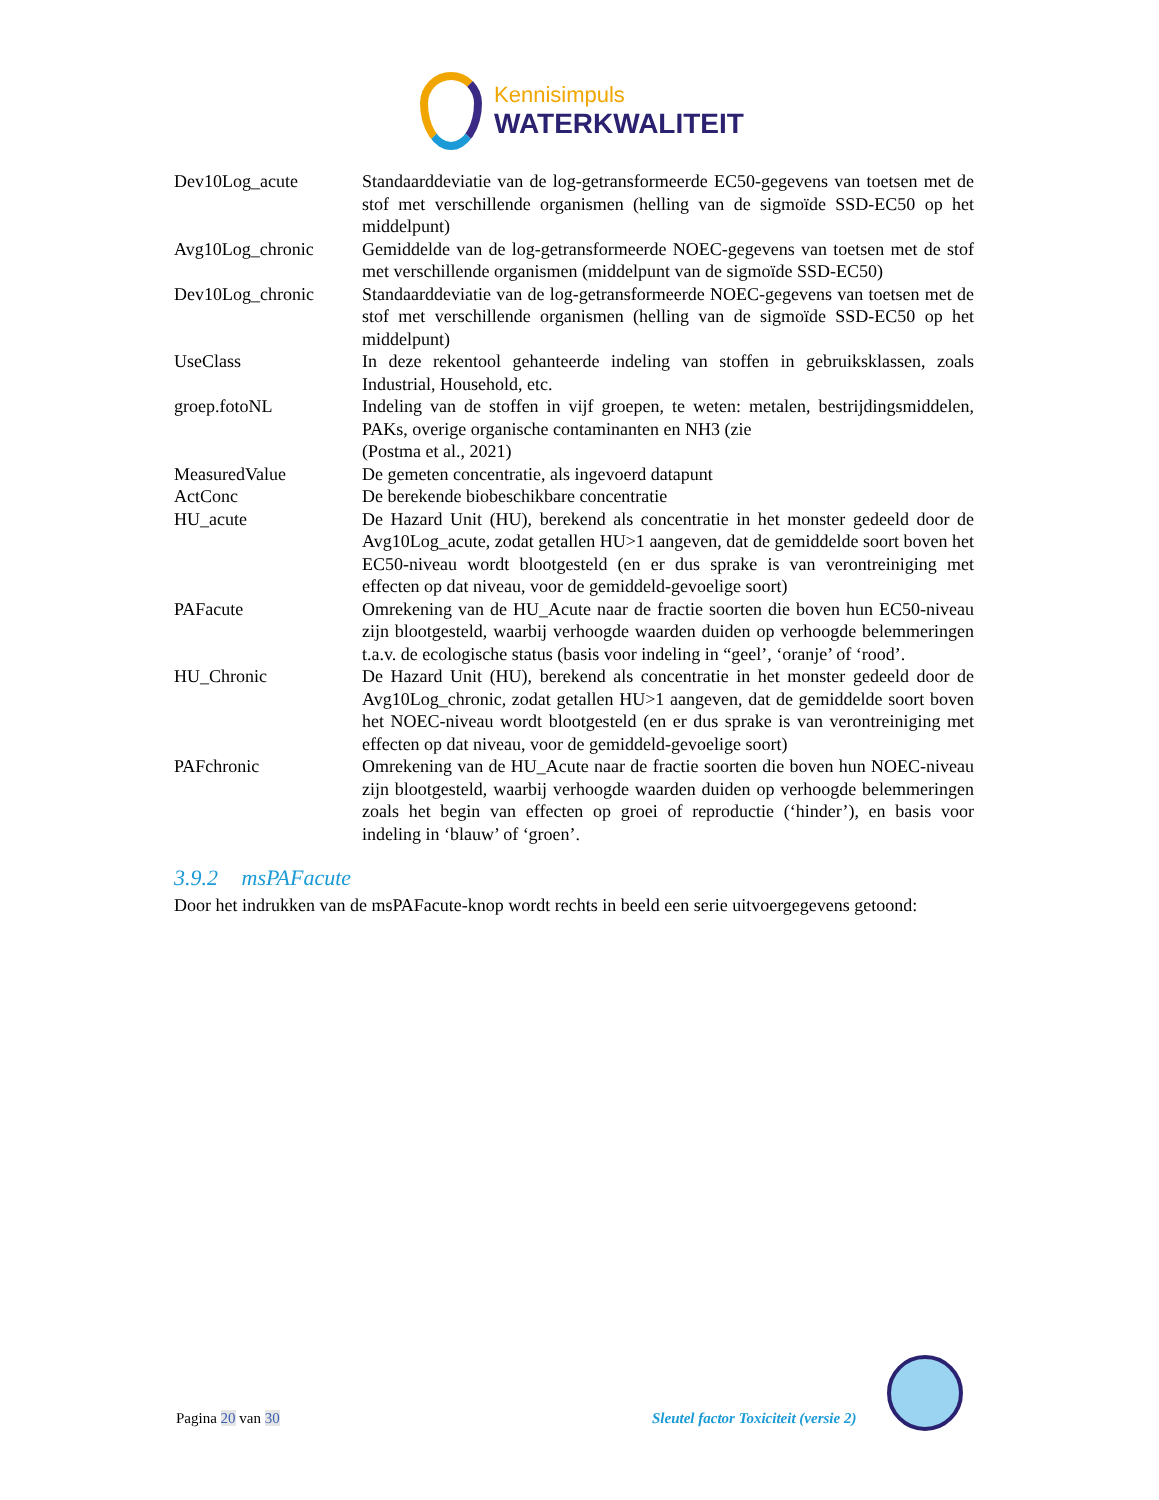Kennisimpuls
WATERKWALITEIT
| Dev10Log_acute | Standaarddeviatie van de log-getransformeerde EC50-gegevens van toetsen met de stof met verschillende organismen (helling van de sigmoïde SSD-EC50 op het middelpunt) |
| Avg10Log_chronic | Gemiddelde van de log-getransformeerde NOEC-gegevens van toetsen met de stof met verschillende organismen (middelpunt van de sigmoïde SSD-EC50) |
| Dev10Log_chronic | Standaarddeviatie van de log-getransformeerde NOEC-gegevens van toetsen met de stof met verschillende organismen (helling van de sigmoïde SSD-EC50 op het middelpunt) |
| UseClass | In deze rekentool gehanteerde indeling van stoffen in gebruiksklassen, zoals Industrial, Household, etc. |
| groep.fotoNL | Indeling van de stoffen in vijf groepen, te weten: metalen, bestrijdingsmiddelen, PAKs, overige organische contaminanten en NH3 (zie (Postma et al., 2021) |
| MeasuredValue | De gemeten concentratie, als ingevoerd datapunt |
| ActConc | De berekende biobeschikbare concentratie |
| HU_acute | De Hazard Unit (HU), berekend als concentratie in het monster gedeeld door de Avg10Log_acute, zodat getallen HU>1 aangeven, dat de gemiddelde soort boven het EC50-niveau wordt blootgesteld (en er dus sprake is van verontreiniging met effecten op dat niveau, voor de gemiddeld-gevoelige soort) |
| PAFacute | Omrekening van de HU_Acute naar de fractie soorten die boven hun EC50-niveau zijn blootgesteld, waarbij verhoogde waarden duiden op verhoogde belemmeringen t.a.v. de ecologische status (basis voor indeling in “geel’, ‘oranje’ of ‘rood’. |
| HU_Chronic | De Hazard Unit (HU), berekend als concentratie in het monster gedeeld door de Avg10Log_chronic, zodat getallen HU>1 aangeven, dat de gemiddelde soort boven het NOEC-niveau wordt blootgesteld (en er dus sprake is van verontreiniging met effecten op dat niveau, voor de gemiddeld-gevoelige soort) |
| PAFchronic | Omrekening van de HU_Acute naar de fractie soorten die boven hun NOEC-niveau zijn blootgesteld, waarbij verhoogde waarden duiden op verhoogde belemmeringen zoals het begin van effecten op groei of reproductie (‘hinder’), en basis voor indeling in ‘blauw’ of ‘groen’. |
3.9.2 msPAFacute
Door het indrukken van de msPAFacute-knop wordt rechts in beeld een serie uitvoergegevens getoond:
Pagina 20 van 30
Sleutel factor Toxiciteit (versie 2)